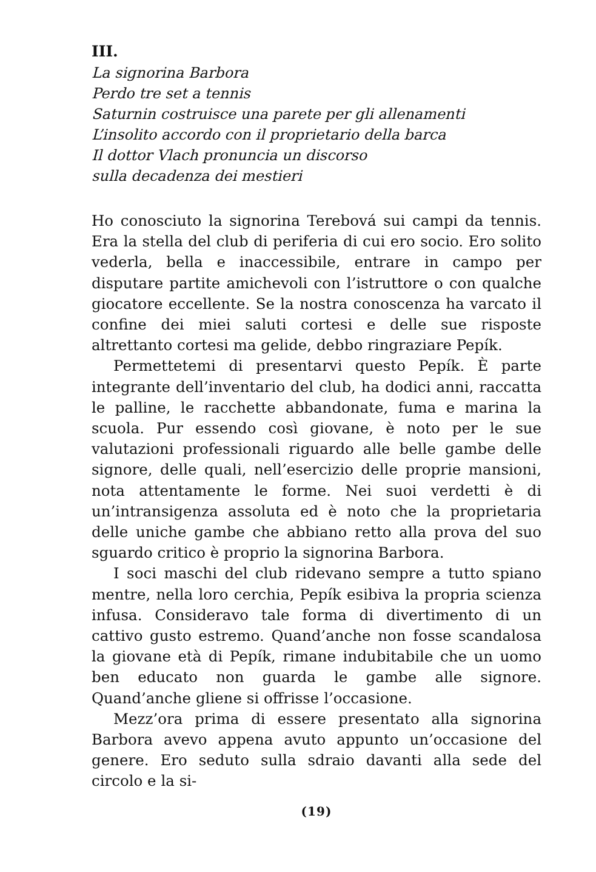III.
La signorina Barbora
Perdo tre set a tennis
Saturnin costruisce una parete per gli allenamenti
L’insolito accordo con il proprietario della barca
Il dottor Vlach pronuncia un discorso
sulla decadenza dei mestieri
Ho conosciuto la signorina Terebová sui campi da tennis. Era la stella del club di periferia di cui ero socio. Ero solito vederla, bella e inaccessibile, entrare in campo per disputare partite amichevoli con l’istruttore o con qualche giocatore eccellente. Se la nostra conoscenza ha varcato il confine dei miei saluti cortesi e delle sue risposte altrettanto cortesi ma gelide, debbo ringraziare Pepík.
Permettetemi di presentarvi questo Pepík. È parte integrante dell’inventario del club, ha dodici anni, raccatta le palline, le racchette abbandonate, fuma e marina la scuola. Pur essendo così giovane, è noto per le sue valutazioni professionali riguardo alle belle gambe delle signore, delle quali, nell’esercizio delle proprie mansioni, nota attentamente le forme. Nei suoi verdetti è di un’intransigenza assoluta ed è noto che la proprietaria delle uniche gambe che abbiano retto alla prova del suo sguardo critico è proprio la signorina Barbora.
I soci maschi del club ridevano sempre a tutto spiano mentre, nella loro cerchia, Pepík esibiva la propria scienza infusa. Consideravo tale forma di divertimento di un cattivo gusto estremo. Quand’anche non fosse scandalosa la giovane età di Pepík, rimane indubitabile che un uomo ben educato non guarda le gambe alle signore. Quand’anche gliene si offrisse l’occasione.
Mezz’ora prima di essere presentato alla signorina Barbora avevo appena avuto appunto un’occasione del genere. Ero seduto sulla sdraio davanti alla sede del circolo e la si-
(19)